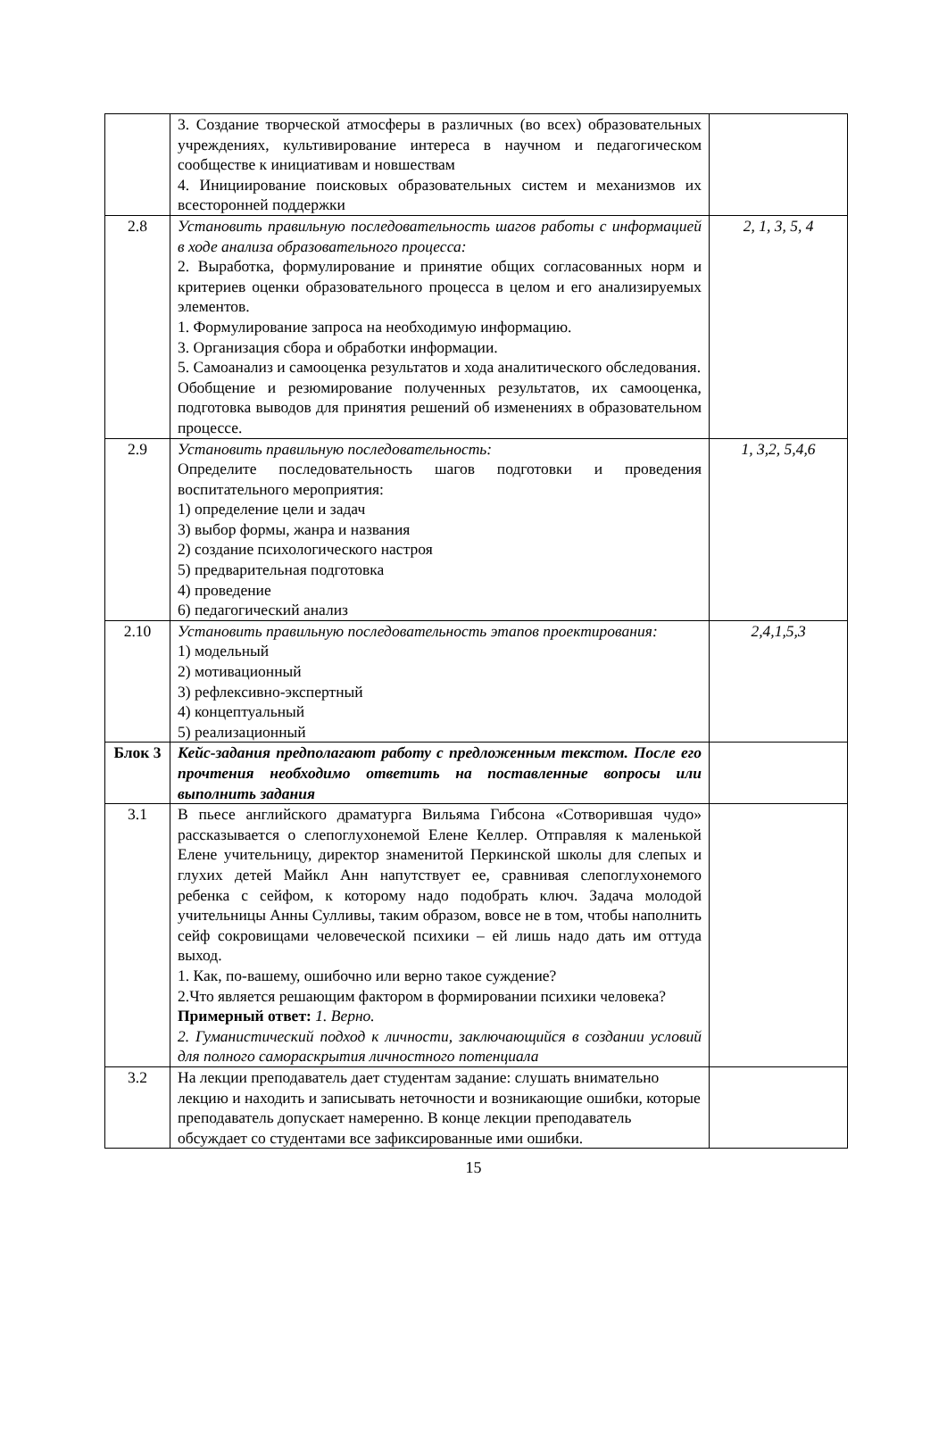| | 3. Создание творческой атмосферы в различных (во всех) образовательных учреждениях, культивирование интереса в научном и педагогическом сообществе к инициативам и новшествам 4. Инициирование поисковых образовательных систем и механизмов их всесторонней поддержки | |
| 2.8 | Установить правильную последовательность шагов работы с информацией в ходе анализа образовательного процесса: 2. Выработка, формулирование и принятие общих согласованных норм и критериев оценки образовательного процесса в целом и его анализируемых элементов. 1. Формулирование запроса на необходимую информацию. 3. Организация сбора и обработки информации. 5. Самоанализ и самооценка результатов и хода аналитического обследования. Обобщение и резюмирование полученных результатов, их самооценка, подготовка выводов для принятия решений об изменениях в образовательном процессе. | 2, 1, 3, 5, 4 |
| 2.9 | Установить правильную последовательность: Определите последовательность шагов подготовки и проведения воспитательного мероприятия: 1) определение цели и задач 3) выбор формы, жанра и названия 2) создание психологического настроя 5) предварительная подготовка 4) проведение 6) педагогический анализ | 1, 3,2, 5,4,6 |
| 2.10 | Установить правильную последовательность этапов проектирования: 1) модельный 2) мотивационный 3) рефлексивно-экспертный 4) концептуальный 5) реализационный | 2,4,1,5,3 |
| Блок 3 | Кейс-задания предполагают работу с предложенным текстом. После его прочтения необходимо ответить на поставленные вопросы или выполнить задания | |
| 3.1 | В пьесе английского драматурга Вильяма Гибсона «Сотворившая чудо» рассказывается о слепоглухонемой Елене Келлер. Отправляя к маленькой Елене учительницу, директор знаменитой Перкинской школы для слепых и глухих детей Майкл Анн напутствует ее, сравнивая слепоглухонемого ребенка с сейфом, к которому надо подобрать ключ. Задача молодой учительницы Анны Сулливы, таким образом, вовсе не в том, чтобы наполнить сейф сокровищами человеческой психики – ей лишь надо дать им оттуда выход. 1. Как, по-вашему, ошибочно или верно такое суждение? 2.Что является решающим фактором в формировании психики человека? Примерный ответ: 1. Верно. 2. Гуманистический подход к личности, заключающийся в создании условий для полного самораскрытия личностного потенциала | |
| 3.2 | На лекции преподаватель дает студентам задание: слушать внимательно лекцию и находить и записывать неточности и возникающие ошибки, которые преподаватель допускает намеренно. В конце лекции преподаватель обсуждает со студентами все зафиксированные ими ошибки. | |
15